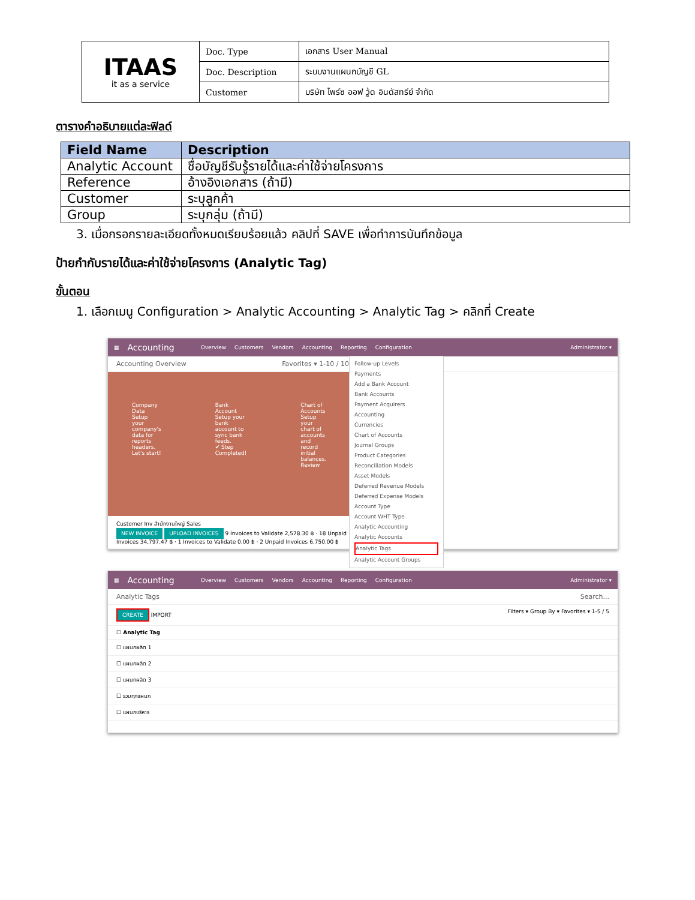| ITAAS it as a service | Doc. Type | เอกสาร User Manual |
| | Doc. Description | ระบบงานแผนกบัญชี GL |
| | Customer | บริษัท ไพร์ซ ออฟ วู้ด อินดัสทรีย์ จำกัด |
ตารางคำอธิบายแต่ละฟิลด์
| Field Name | Description |
| --- | --- |
| Analytic Account | ชื่อบัญชีรับรู้รายได้และค่าใช้จ่ายโครงการ |
| Reference | อ้างอิงเอกสาร (ถ้ามี) |
| Customer | ระบุลูกค้า |
| Group | ระบุกลุ่ม (ถ้ามี) |
3. เมื่อกรอกรายละเอียดทั้งหมดเรียบร้อยแล้ว คลิปที่ SAVE เพื่อทำการบันทึกข้อมูล
ป้ายกำกับรายได้และค่าใช้จ่ายโครงการ (Analytic Tag)
ขั้นตอน
1. เลือกเมนู Configuration > Analytic Accounting > Analytic Tag > คลิกที่ Create
▦ Accounting Overview Customers Vendors Accounting Reporting Configuration Administrator ▾
Follow-up Levels
Payments
Add a Bank Account
Bank Accounts
Payment Acquirers
Accounting
Currencies
Chart of Accounts
Journal Groups
Product Categories
Reconciliation Models
Asset Models
Deferred Revenue Models
Deferred Expense Models
Account Type
Account WHT Type
Analytic Accounting
Analytic Accounts
Analytic Tags
Analytic Account Groups
Accounting Overview Favorites ▾ 1-10 / 10
Company Data
Setup your company's data for reports headers.
Let's start!
Bank Account
Setup your bank account to sync bank feeds.
✔ Step Completed!
Chart of Accounts
Setup your chart of accounts and record initial balances.
Review
Customer Inv สำนักงานใหญ่ Sales
NEW INVOICE UPLOAD INVOICES 9 Invoices to Validate 2,578.30 ฿ · 18 Unpaid Invoices 34,797.47 ฿ · 1 Invoices to Validate 0.00 ฿ · 2 Unpaid Invoices 6,750.00 ฿
▦ Accounting Overview Customers Vendors Accounting Reporting Configuration Administrator ▾
Analytic Tags Search...
CREATE IMPORT Filters ▾ Group By ▾ Favorites ▾ 1-5 / 5
☐ Analytic Tag
☐ แผนกผลิต 1
☐ แผนกผลิต 2
☐ แผนกผลิต 3
☐ รวมทุกแผนก
☐ แผนกบริหาร